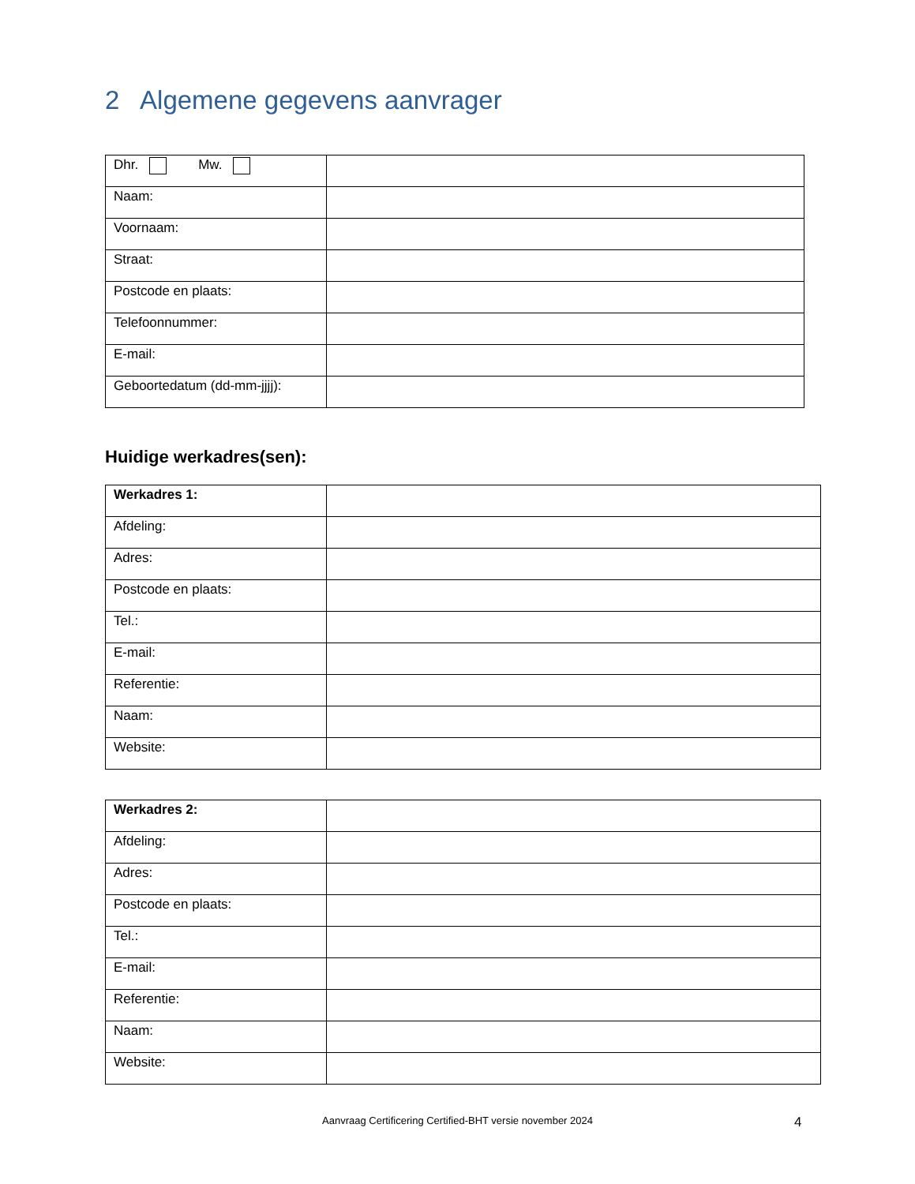2 Algemene gegevens aanvrager
| Dhr. Mw. | |
| Naam: | |
| Voornaam: | |
| Straat: | |
| Postcode en plaats: | |
| Telefoonnummer: | |
| E-mail: | |
| Geboortedatum (dd-mm-jjjj): | |
Huidige werkadres(sen):
| Werkadres 1: | |
| Afdeling: | |
| Adres: | |
| Postcode en plaats: | |
| Tel.: | |
| E-mail: | |
| Referentie: | |
| Naam: | |
| Website: | |
| Werkadres 2: | |
| Afdeling: | |
| Adres: | |
| Postcode en plaats: | |
| Tel.: | |
| E-mail: | |
| Referentie: | |
| Naam: | |
| Website: | |
Aanvraag Certificering Certified-BHT versie november 2024 4